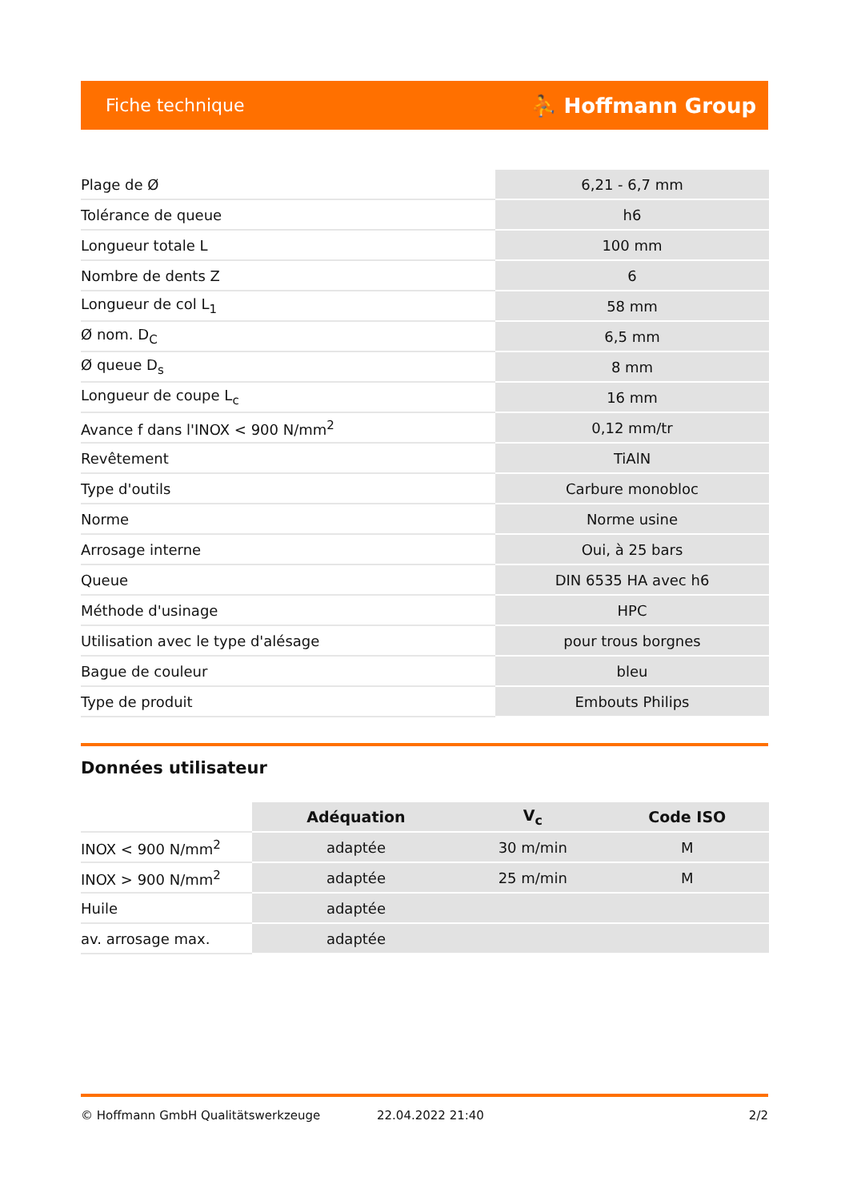Fiche technique ⛹ Hoffmann Group
| Plage de Ø | 6,21 - 6,7 mm |
| Tolérance de queue | h6 |
| Longueur totale L | 100 mm |
| Nombre de dents Z | 6 |
| Longueur de col L<sub>1</sub> | 58 mm |
| Ø nom. D<sub>C</sub> | 6,5 mm |
| Ø queue D<sub>s</sub> | 8 mm |
| Longueur de coupe L<sub>c</sub> | 16 mm |
| Avance f dans l'INOX < 900 N/mm<sup>2</sup> | 0,12 mm/tr |
| Revêtement | TiAlN |
| Type d'outils | Carbure monobloc |
| Norme | Norme usine |
| Arrosage interne | Oui, à 25 bars |
| Queue | DIN 6535 HA avec h6 |
| Méthode d'usinage | HPC |
| Utilisation avec le type d'alésage | pour trous borgnes |
| Bague de couleur | bleu |
| Type de produit | Embouts Philips |
Données utilisateur
| | Adéquation | V<sub>c</sub> | Code ISO |
| --- | --- | --- | --- |
| INOX < 900 N/mm<sup>2</sup> | adaptée | 30 m/min | M |
| INOX > 900 N/mm<sup>2</sup> | adaptée | 25 m/min | M |
| Huile | adaptée | | |
| av. arrosage max. | adaptée | | |
© Hoffmann GmbH Qualitätswerkzeuge 22.04.2022 21:40 2/2